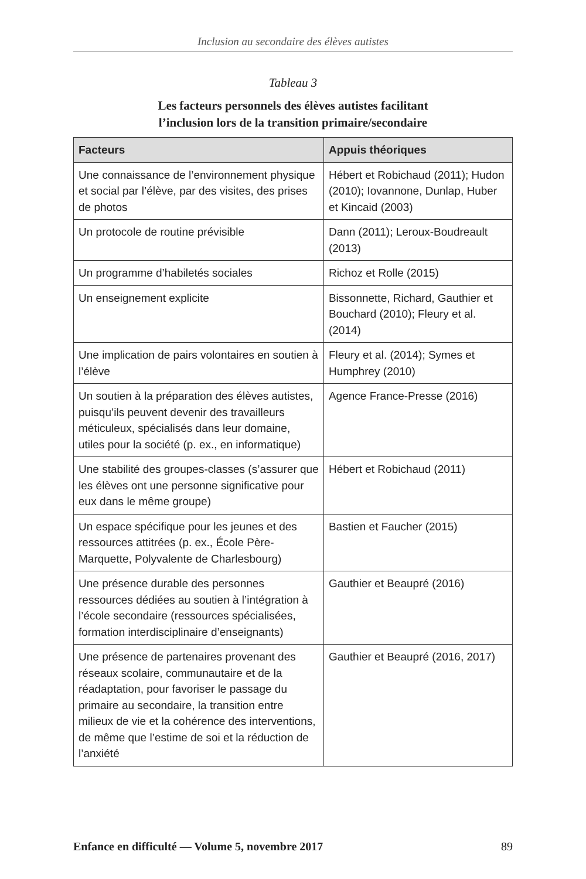Inclusion au secondaire des élèves autistes
Tableau 3
Les facteurs personnels des élèves autistes facilitant
l’inclusion lors de la transition primaire/secondaire
| Facteurs | Appuis théoriques |
| --- | --- |
| Une connaissance de l’environnement physique et social par l’élève, par des visites, des prises de photos | Hébert et Robichaud (2011); Hudon (2010); Iovannone, Dunlap, Huber et Kincaid (2003) |
| Un protocole de routine prévisible | Dann (2011); Leroux-Boudreault (2013) |
| Un programme d’habiletés sociales | Richoz et Rolle (2015) |
| Un enseignement explicite | Bissonnette, Richard, Gauthier et Bouchard (2010); Fleury et al. (2014) |
| Une implication de pairs volontaires en soutien à l’élève | Fleury et al. (2014); Symes et Humphrey (2010) |
| Un soutien à la préparation des élèves autistes, puisqu’ils peuvent devenir des travailleurs méticuleux, spécialisés dans leur domaine, utiles pour la société (p. ex., en informatique) | Agence France-Presse (2016) |
| Une stabilité des groupes-classes (s’assurer que les élèves ont une personne significative pour eux dans le même groupe) | Hébert et Robichaud (2011) |
| Un espace spécifique pour les jeunes et des ressources attitrées (p. ex., École Père-Marquette, Polyvalente de Charlesbourg) | Bastien et Faucher (2015) |
| Une présence durable des personnes ressources dédiées au soutien à l’intégration à l’école secondaire (ressources spécialisées, formation interdisciplinaire d’enseignants) | Gauthier et Beaupré (2016) |
| Une présence de partenaires provenant des réseaux scolaire, communautaire et de la réadaptation, pour favoriser le passage du primaire au secondaire, la transition entre milieux de vie et la cohérence des interventions, de même que l’estime de soi et la réduction de l’anxiété | Gauthier et Beaupré (2016, 2017) |
Enfance en difficulté — Volume 5, novembre 2017 89